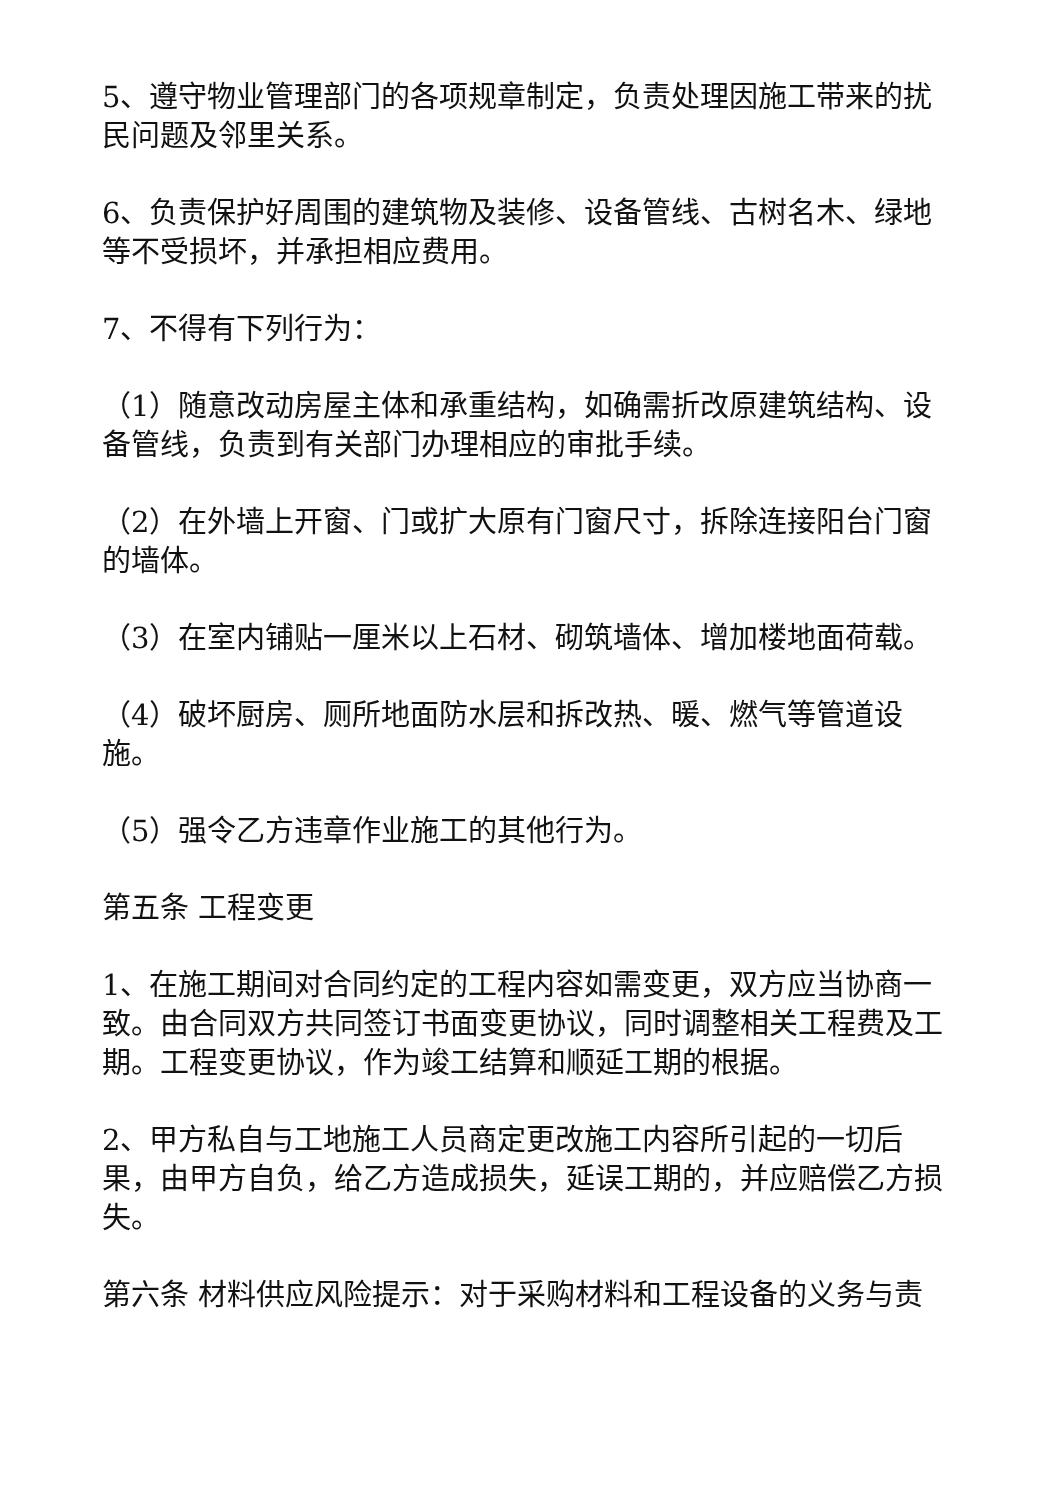5、遵守物业管理部门的各项规章制定，负责处理因施工带来的扰民问题及邻里关系。
6、负责保护好周围的建筑物及装修、设备管线、古树名木、绿地等不受损坏，并承担相应费用。
7、不得有下列行为：
（1）随意改动房屋主体和承重结构，如确需折改原建筑结构、设备管线，负责到有关部门办理相应的审批手续。
（2）在外墙上开窗、门或扩大原有门窗尺寸，拆除连接阳台门窗的墙体。
（3）在室内铺贴一厘米以上石材、砌筑墙体、增加楼地面荷载。
（4）破坏厨房、厕所地面防水层和拆改热、暖、燃气等管道设施。
（5）强令乙方违章作业施工的其他行为。
第五条 工程变更
1、在施工期间对合同约定的工程内容如需变更，双方应当协商一致。由合同双方共同签订书面变更协议，同时调整相关工程费及工期。工程变更协议，作为竣工结算和顺延工期的根据。
2、甲方私自与工地施工人员商定更改施工内容所引起的一切后果，由甲方自负，给乙方造成损失，延误工期的，并应赔偿乙方损失。
第六条 材料供应风险提示：对于采购材料和工程设备的义务与责